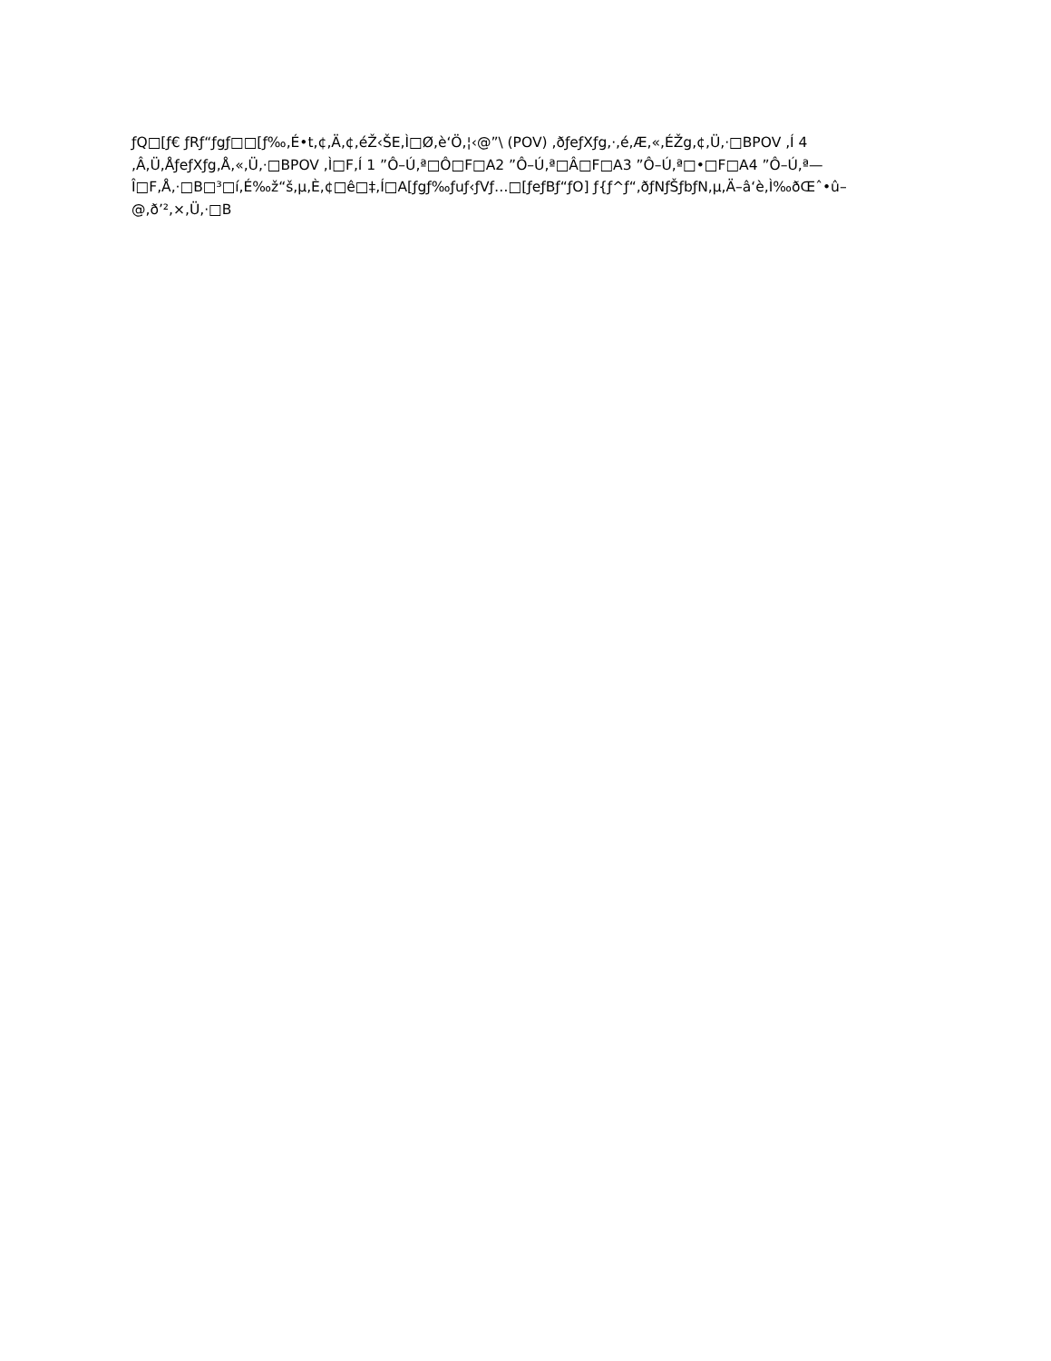ƒQ□[ƒ€ ƒRƒ“ƒgƒ□□[ƒ‰,É•t,¢,Ä,¢,éŽ‹ŠE,Ì□Ø,è‘Ö,¦‹@”\ (POV) ,ðƒeƒXƒg,·,é,Æ,«,ÉŽg,¢,Ü,·□BPOV ,Í 4 ,Â,Ü,ÅƒeƒXƒg,Å,«,Ü,·□BPOV ,Ì□F,Í 1 ”Ô–Ú,ª□Ô□F□A2 ”Ô–Ú,ª□Â□F□A3 ”Ô–Ú,ª□•□F□A4 ”Ô–Ú,ª—Î□F,Å,·□B□³□í,É‰ž“š,µ,È,¢□ê□‡,Í□A[ƒgƒ‰ƒuƒ‹ƒVƒ…□[ƒeƒBƒ“ƒO] ƒ{ƒ^ƒ“,ðƒNƒŠƒbƒN,µ,Ä–â‘è,Ì‰ðŒˆ•û–@,ð’²,×,Ü,·□B